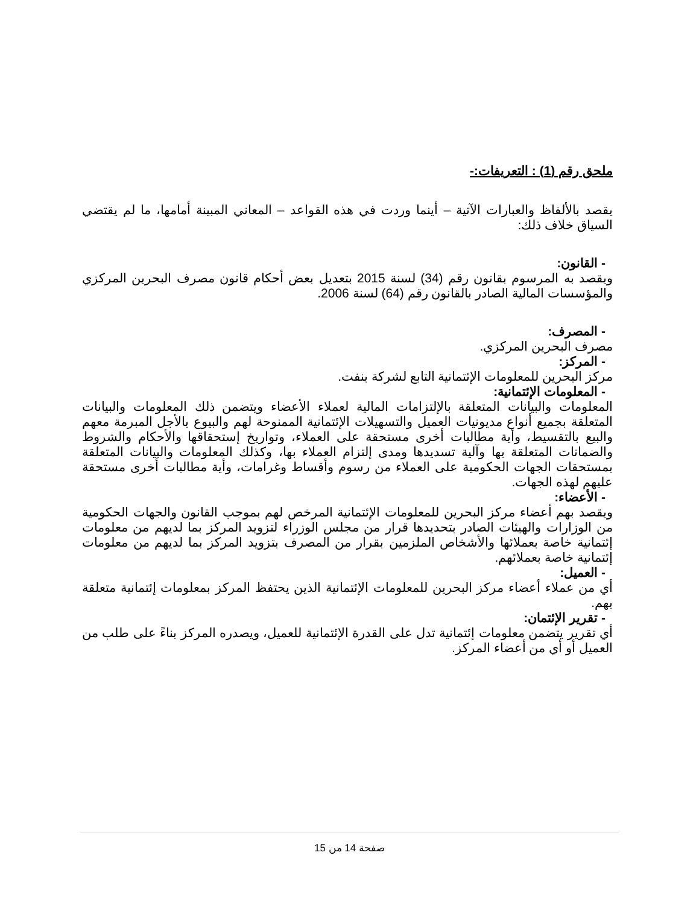ملحق رقم (1) : التعريفات:-
يقصد بالألفاظ والعبارات الآتية – أينما وردت في هذه القواعد – المعاني المبينة أمامها، ما لم يقتضي السياق خلاف ذلك:
- القانون:
ويقصد به المرسوم بقانون رقم (34) لسنة 2015 بتعديل بعض أحكام قانون مصرف البحرين المركزي والمؤسسات المالية الصادر بالقانون رقم (64) لسنة 2006.
- المصرف:
مصرف البحرين المركزي.
- المركز:
مركز البحرين للمعلومات الإئتمانية التابع لشركة بنفت.
- المعلومات الإئتمانية:
المعلومات والبيانات المتعلقة بالإلتزامات المالية لعملاء الأعضاء ويتضمن ذلك المعلومات والبيانات المتعلقة بجميع أنواع مديونيات العميل والتسهيلات الإئتمانية الممنوحة لهم والبيوع بالأجل المبرمة معهم والبيع بالتقسيط، وأية مطالبات أخرى مستحقة على العملاء، وتواريخ إستحقاقها والأحكام والشروط والضمانات المتعلقة بها وآلية تسديدها ومدى إلتزام العملاء بها، وكذلك المعلومات والبيانات المتعلقة بمستحقات الجهات الحكومية على العملاء من رسوم وأقساط وغرامات، وأية مطالبات أخرى مستحقة عليهم لهذه الجهات.
- الأعضاء:
ويقصد بهم أعضاء مركز البحرين للمعلومات الإئتمانية المرخص لهم بموجب القانون والجهات الحكومية من الوزارات والهيئات الصادر بتحديدها قرار من مجلس الوزراء لتزويد المركز بما لديهم من معلومات إئتمانية خاصة بعملائها والأشخاص الملزمين بقرار من المصرف بتزويد المركز بما لديهم من معلومات إئتمانية خاصة بعملائهم.
- العميل:
أي من عملاء أعضاء مركز البحرين للمعلومات الإئتمانية الذين يحتفظ المركز بمعلومات إئتمانية متعلقة بهم.
- تقرير الإئتمان:
أي تقرير يتضمن معلومات إئتمانية تدل على القدرة الإئتمانية للعميل، ويصدره المركز بناءً على طلب من العميل أو أي من أعضاء المركز.
صفحة 14 من 15